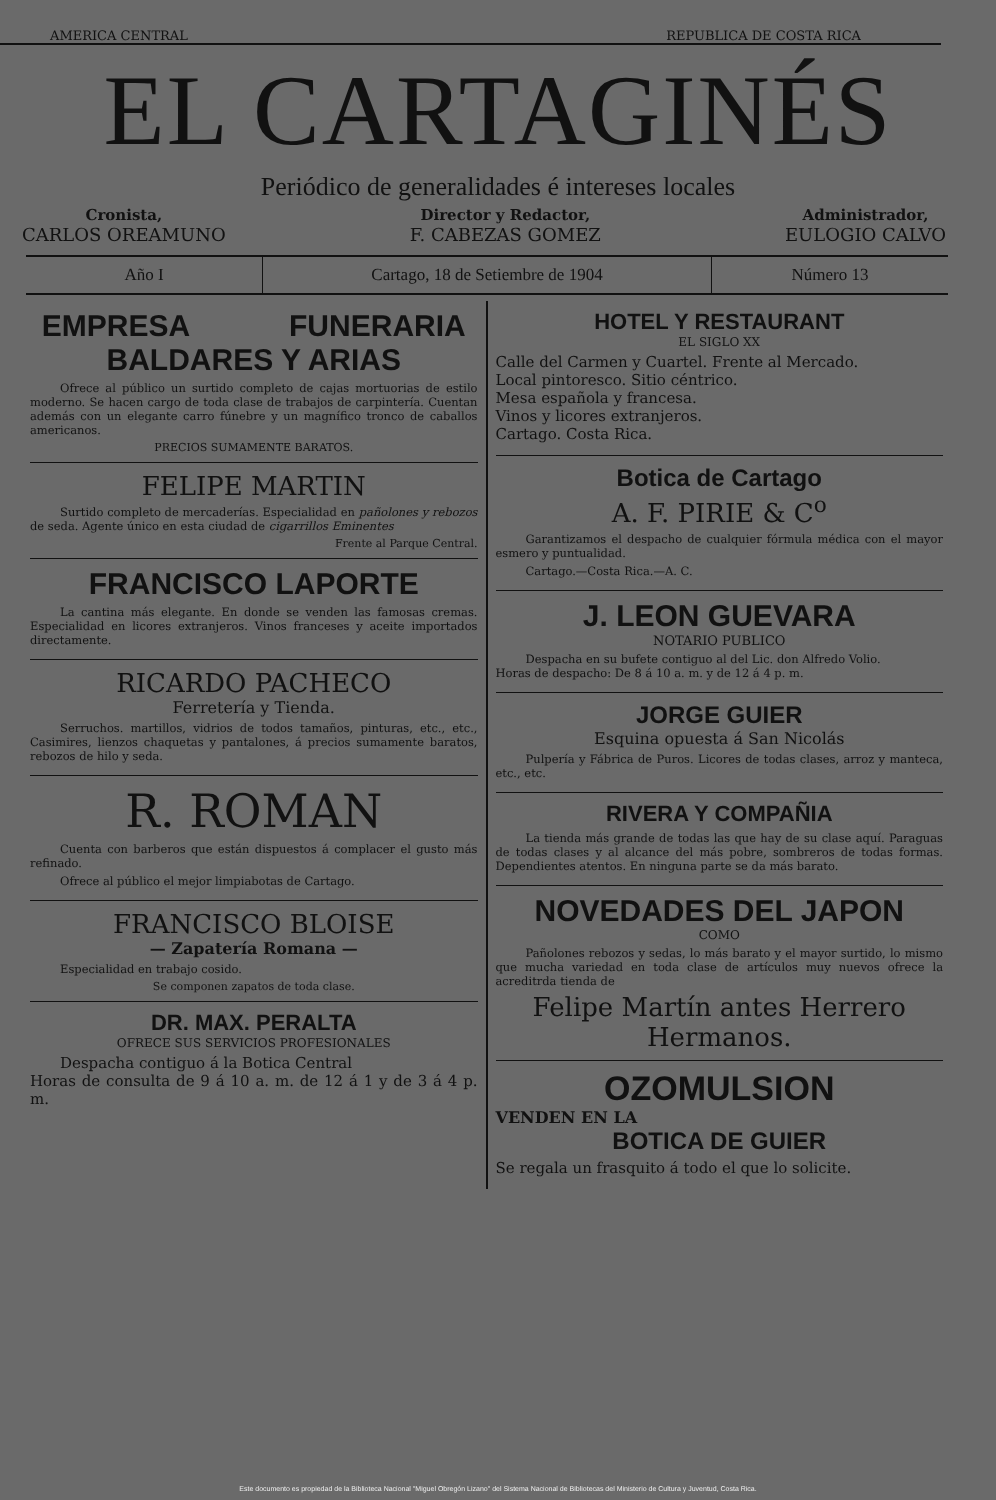AMERICA CENTRAL REPUBLICA DE COSTA RICA
EL CARTAGINÉS
Periódico de generalidades é intereses locales
Cronista,
CARLOS OREAMUNO
Director y Redactor,
F. CABEZAS GOMEZ
Administrador,
EULOGIO CALVO
Año I Cartago, 18 de Setiembre de 1904
Número 13
EMPRESA FUNERARIA
BALDARES Y ARIAS
Ofrece al público un surtido completo de cajas mortuorias de estilo moderno. Se hacen cargo de toda clase de trabajos de carpintería. Cuentan además con un elegante carro fúnebre y un magnífico tronco de caballos americanos.
PRECIOS SUMAMENTE BARATOS.
FELIPE MARTIN
Surtido completo de mercaderías. Especialidad en pañolones y rebozos de seda. Agente único en esta ciudad de cigarrillos Eminentes
Frente al Parque Central.
FRANCISCO LAPORTE
La cantina más elegante. En donde se venden las famosas cremas. Especialidad en licores extranjeros. Vinos franceses y aceite importados directamente.
RICARDO PACHECO
Ferretería y Tienda.
Serruchos. martillos, vidrios de todos tamaños, pinturas, etc., etc., Casimires, lienzos chaquetas y pantalones, á precios sumamente baratos, rebozos de hilo y seda.
R. ROMAN
Cuenta con barberos que están dispuestos á complacer el gusto más refinado.
Ofrece al público el mejor limpiabotas de Cartago.
FRANCISCO BLOISE
— Zapatería Romana —
Especialidad en trabajo cosido.
Se componen zapatos de toda clase.
DR. MAX. PERALTA
OFRECE SUS SERVICIOS PROFESIONALES
Despacha contiguo á la Botica Central
Horas de consulta de 9 á 10 a. m. de 12 á 1 y de 3 á 4 p. m.
HOTEL Y RESTAURANT
EL SIGLO XX
Calle del Carmen y Cuartel. Frente al Mercado.
Local pintoresco. Sitio céntrico.
Mesa española y francesa.
Vinos y licores extranjeros.
Cartago. Costa Rica.
Botica de Cartago
A. F. PIRIE & C<sup>o</sup>
Garantizamos el despacho de cualquier fórmula médica con el mayor esmero y puntualidad.
Cartago.—Costa Rica.—A. C.
J. LEON GUEVARA
NOTARIO PUBLICO
Despacha en su bufete contiguo al del Lic. don Alfredo Volio.
Horas de despacho: De 8 á 10 a. m. y de 12 á 4 p. m.
JORGE GUIER
Esquina opuesta á San Nicolás
Pulpería y Fábrica de Puros. Licores de todas clases, arroz y manteca, etc., etc.
RIVERA Y COMPAÑIA
La tienda más grande de todas las que hay de su clase aquí. Paraguas de todas clases y al alcance del más pobre, sombreros de todas formas. Dependientes atentos. En ninguna parte se da más barato.
NOVEDADES DEL JAPON
COMO
Pañolones rebozos y sedas, lo más barato y el mayor surtido, lo mismo que mucha variedad en toda clase de artículos muy nuevos ofrece la acreditrda tienda de
Felipe Martín antes Herrero Hermanos.
OZOMULSION
VENDEN EN LA
BOTICA DE GUIER
Se regala un frasquito á todo el que lo solicite.
Este documento es propiedad de la Biblioteca Nacional "Miguel Obregón Lizano" del Sistema Nacional de Bibliotecas del Ministerio de Cultura y Juventud, Costa Rica.